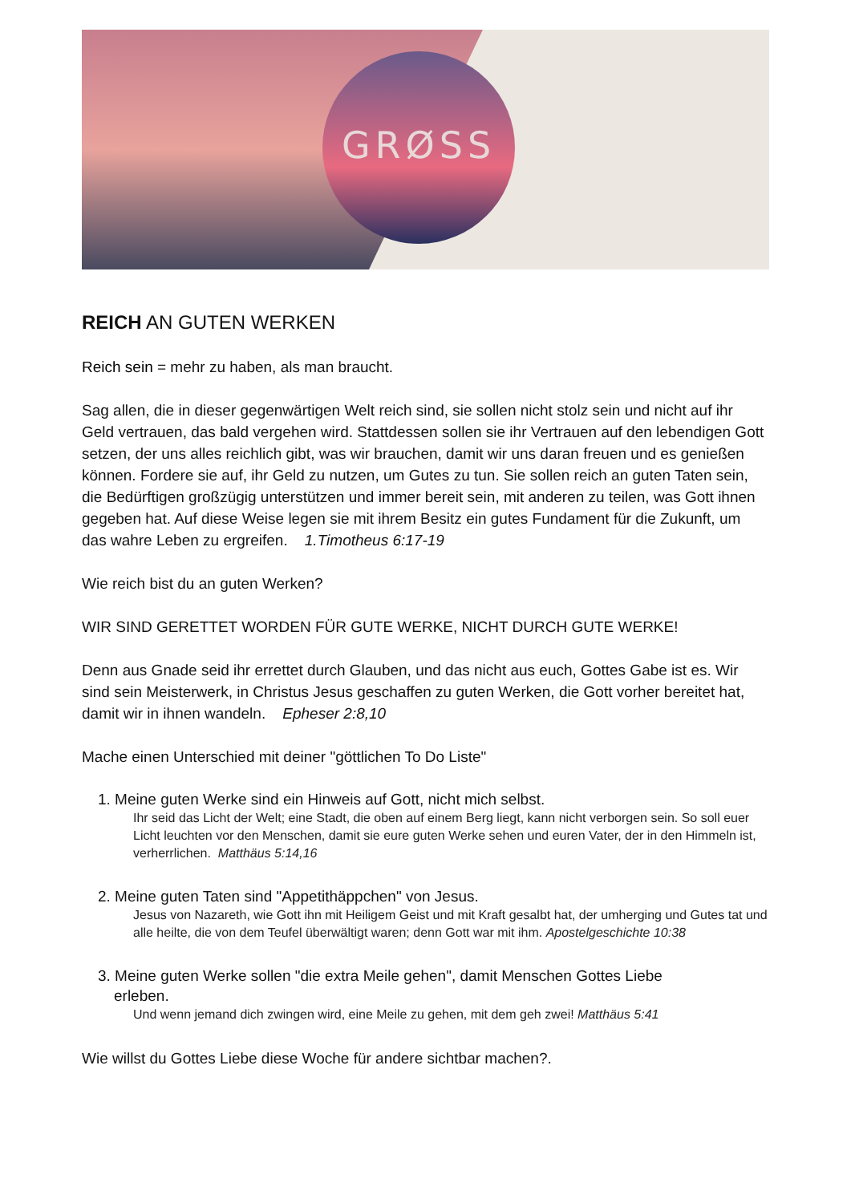GRØSS
REICH AN GUTEN WERKEN
Reich sein = mehr zu haben, als man braucht.
Sag allen, die in dieser gegenwärtigen Welt reich sind, sie sollen nicht stolz sein und nicht auf ihr Geld vertrauen, das bald vergehen wird. Stattdessen sollen sie ihr Vertrauen auf den lebendigen Gott setzen, der uns alles reichlich gibt, was wir brauchen, damit wir uns daran freuen und es genießen können. Fordere sie auf, ihr Geld zu nutzen, um Gutes zu tun. Sie sollen reich an guten Taten sein, die Bedürftigen großzügig unterstützen und immer bereit sein, mit anderen zu teilen, was Gott ihnen gegeben hat. Auf diese Weise legen sie mit ihrem Besitz ein gutes Fundament für die Zukunft, um das wahre Leben zu ergreifen. 1.Timotheus 6:17-19
Wie reich bist du an guten Werken?
WIR SIND GERETTET WORDEN FÜR GUTE WERKE, NICHT DURCH GUTE WERKE!
Denn aus Gnade seid ihr errettet durch Glauben, und das nicht aus euch, Gottes Gabe ist es. Wir sind sein Meisterwerk, in Christus Jesus geschaffen zu guten Werken, die Gott vorher bereitet hat, damit wir in ihnen wandeln. Epheser 2:8,10
Mache einen Unterschied mit deiner "göttlichen To Do Liste"
1. Meine guten Werke sind ein Hinweis auf Gott, nicht mich selbst.
Ihr seid das Licht der Welt; eine Stadt, die oben auf einem Berg liegt, kann nicht verborgen sein. So soll euer Licht leuchten vor den Menschen, damit sie eure guten Werke sehen und euren Vater, der in den Himmeln ist, verherrlichen. Matthäus 5:14,16
2. Meine guten Taten sind "Appetithäppchen" von Jesus.
Jesus von Nazareth, wie Gott ihn mit Heiligem Geist und mit Kraft gesalbt hat, der umherging und Gutes tat und alle heilte, die von dem Teufel überwältigt waren; denn Gott war mit ihm. Apostelgeschichte 10:38
3. Meine guten Werke sollen "die extra Meile gehen", damit Menschen Gottes Liebe
erleben.
Und wenn jemand dich zwingen wird, eine Meile zu gehen, mit dem geh zwei! Matthäus 5:41
Wie willst du Gottes Liebe diese Woche für andere sichtbar machen?.